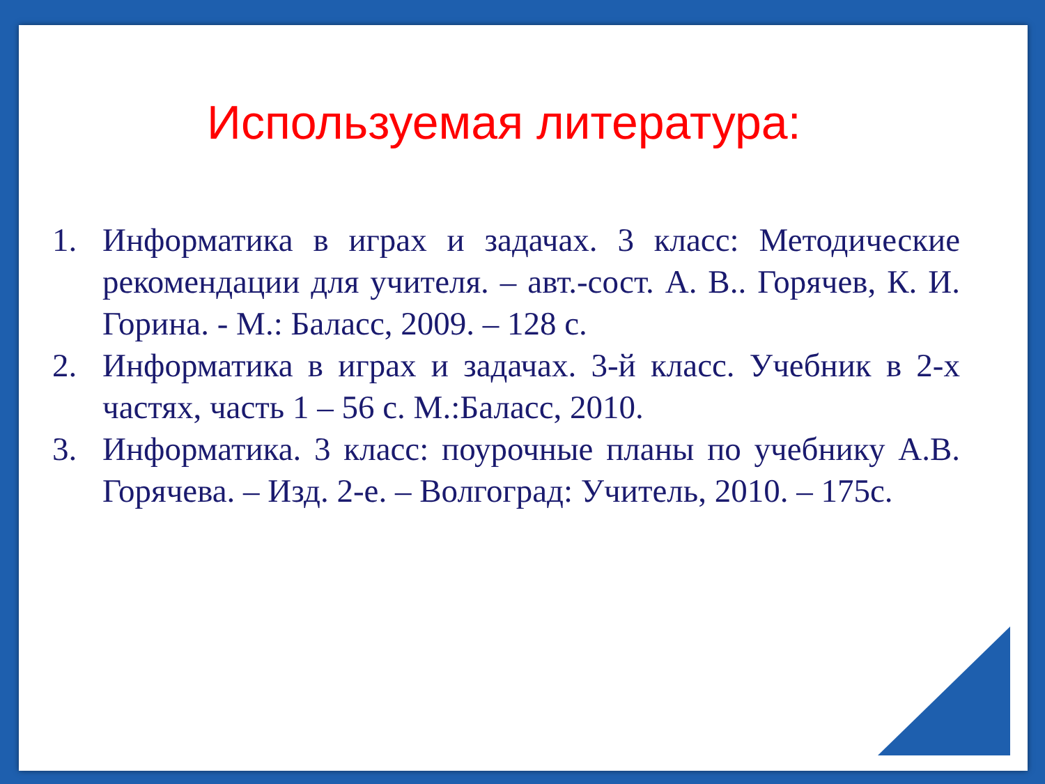Используемая литература:
1. Информатика в играх и задачах. 3 класс: Методические рекомендации для учителя. – авт.-сост. А. В.. Горячев, К. И. Горина. - М.: Баласс, 2009. – 128 с.
2. Информатика в играх и задачах. 3-й класс. Учебник в 2-х частях, часть 1 – 56 с. М.:Баласс, 2010.
3. Информатика. 3 класс: поурочные планы по учебнику А.В. Горячева. – Изд. 2-е. – Волгоград: Учитель, 2010. – 175с.